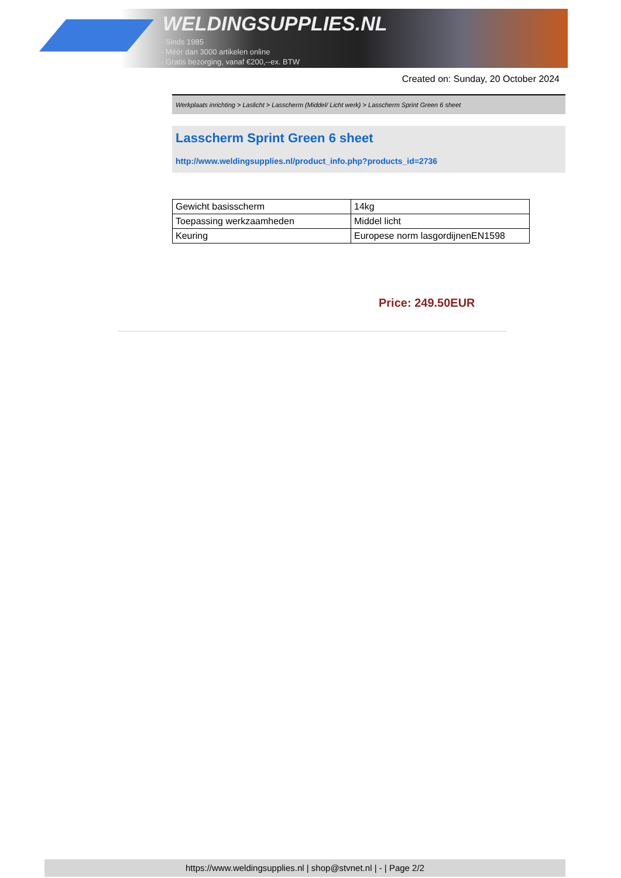WELDINGSUPPLIES.NL
- Sinds 1985
- Méér dan 3000 artikelen online
- Gratis bezorging, vanaf €200,--ex. BTW
Created on: Sunday, 20 October 2024
Werkplaats inrichting > Laslicht > Lasscherm (Middel/ Licht werk) > Lasscherm Sprint Green 6 sheet
Lasscherm Sprint Green 6 sheet
http://www.weldingsupplies.nl/product_info.php?products_id=2736
| Gewicht basisscherm | 14kg |
| Toepassing werkzaamheden | Middel licht |
| Keuring | Europese norm lasgordijnenEN1598 |
Price: 249.50EUR
https://www.weldingsupplies.nl | shop@stvnet.nl | - | Page 2/2